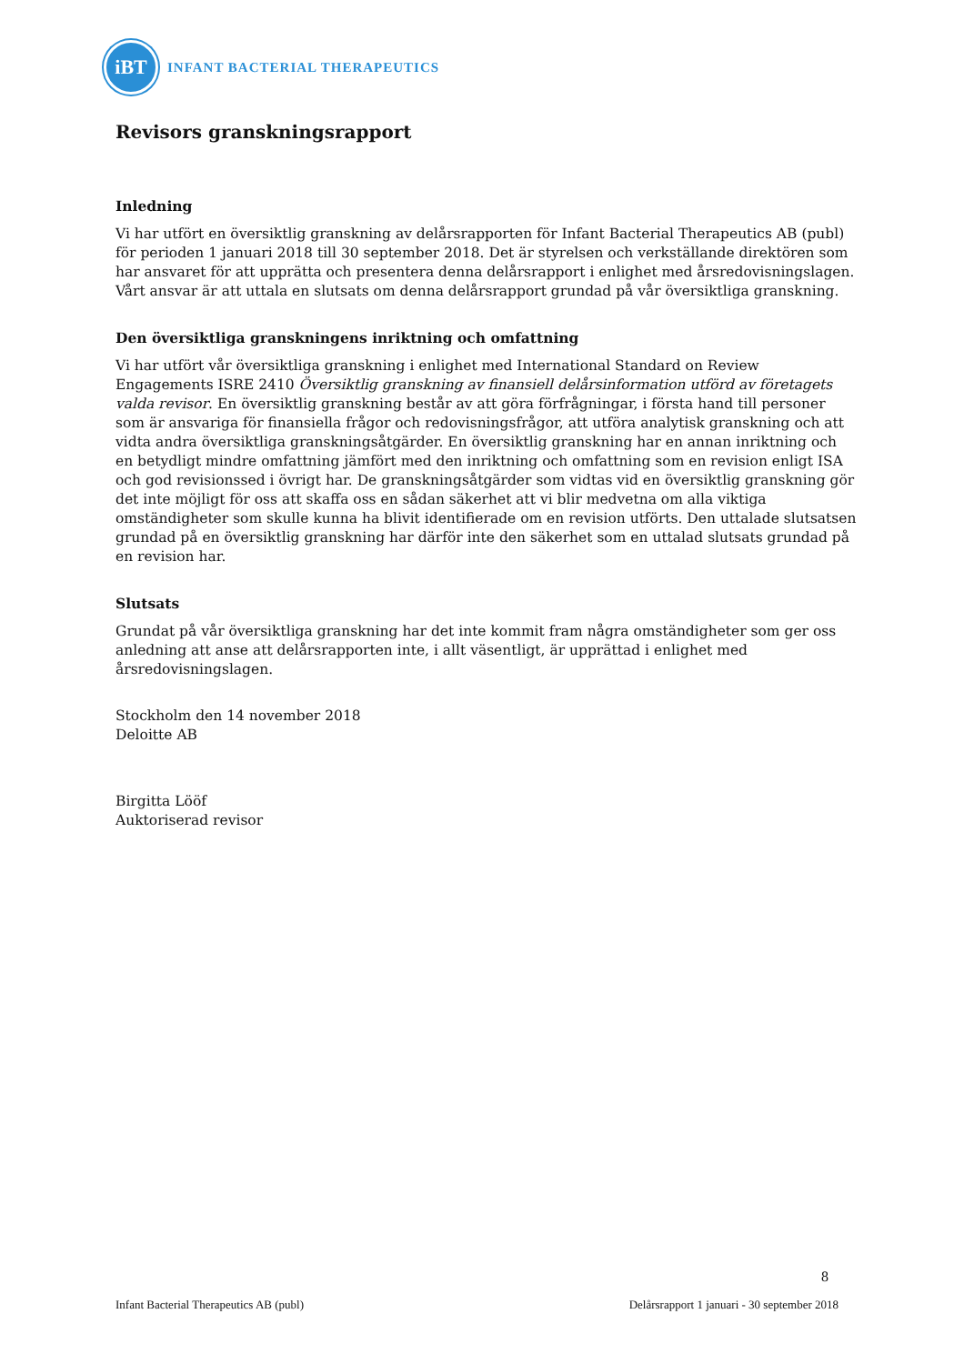iBT
INFANT BACTERIAL THERAPEUTICS
Revisors granskningsrapport
Inledning
Vi har utfört en översiktlig granskning av delårsrapporten för Infant Bacterial Therapeutics AB (publ) för perioden 1 januari 2018 till 30 september 2018. Det är styrelsen och verkställande direktören som har ansvaret för att upprätta och presentera denna delårsrapport i enlighet med årsredovisningslagen. Vårt ansvar är att uttala en slutsats om denna delårsrapport grundad på vår översiktliga granskning.
Den översiktliga granskningens inriktning och omfattning
Vi har utfört vår översiktliga granskning i enlighet med International Standard on Review Engagements ISRE 2410 Översiktlig granskning av finansiell delårsinformation utförd av företagets valda revisor. En översiktlig granskning består av att göra förfrågningar, i första hand till personer som är ansvariga för finansiella frågor och redovisningsfrågor, att utföra analytisk granskning och att vidta andra översiktliga granskningsåtgärder. En översiktlig granskning har en annan inriktning och en betydligt mindre omfattning jämfört med den inriktning och omfattning som en revision enligt ISA och god revisionssed i övrigt har. De granskningsåtgärder som vidtas vid en översiktlig granskning gör det inte möjligt för oss att skaffa oss en sådan säkerhet att vi blir medvetna om alla viktiga omständigheter som skulle kunna ha blivit identifierade om en revision utförts. Den uttalade slutsatsen grundad på en översiktlig granskning har därför inte den säkerhet som en uttalad slutsats grundad på en revision har.
Slutsats
Grundat på vår översiktliga granskning har det inte kommit fram några omständigheter som ger oss anledning att anse att delårsrapporten inte, i allt väsentligt, är upprättad i enlighet med årsredovisningslagen.
Stockholm den 14 november 2018
Deloitte AB
Birgitta Lööf
Auktoriserad revisor
8
Infant Bacterial Therapeutics AB (publ) Delårsrapport 1 januari - 30 september 2018